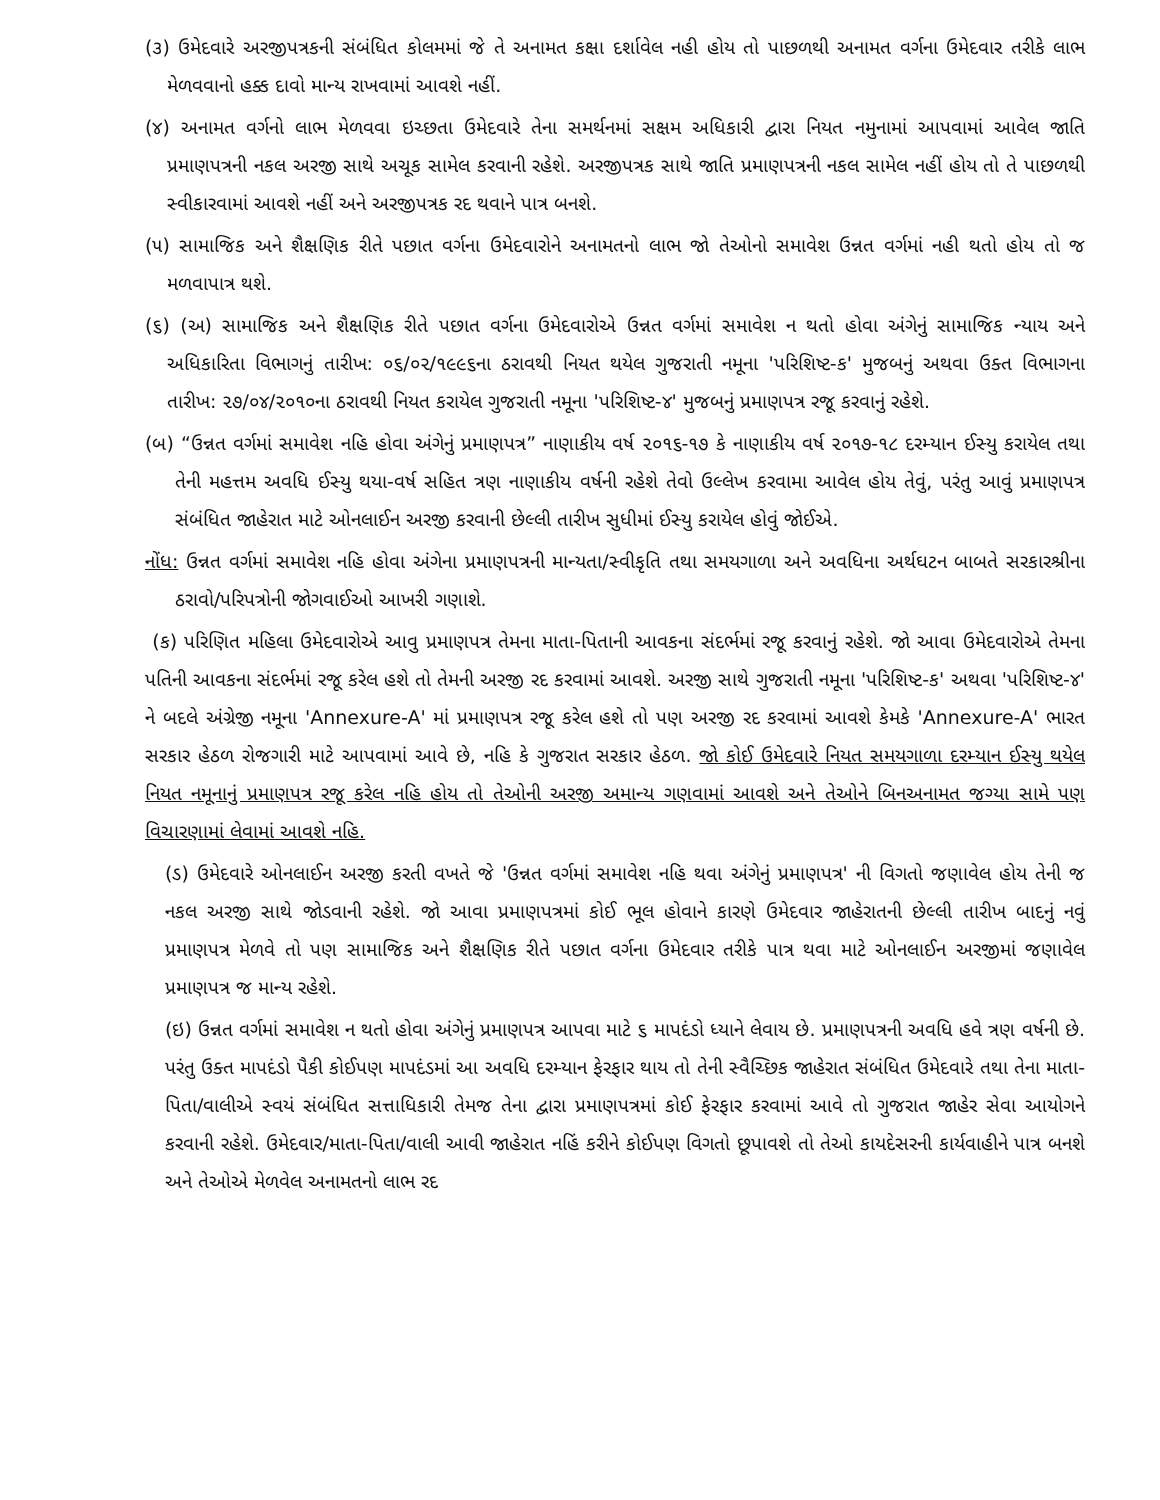(૩) ઉમેદવારે અરજીપત્રકની સંબંધિત કોલમમાં જે તે અનામત કક્ષા દર્શાવેલ નહી હોય તો પાછળથી અનામત વર્ગના ઉમેદવાર તરીકે લાભ મેળવવાનો હક્ક દાવો માન્ય રાખવામાં આવશે નહીં.
(૪) અનામત વર્ગનો લાભ મેળવવા ઇચ્છતા ઉમેદવારે તેના સમર્થનમાં સક્ષમ અધિકારી દ્વારા નિયત નમુનામાં આપવામાં આવેલ જાતિ પ્રમાણપત્રની નકલ અરજી સાથે અચૂક સામેલ કરવાની રહેશે. અરજીપત્રક સાથે જાતિ પ્રમાણપત્રની નકલ સામેલ નહીં હોય તો તે પાછળથી સ્વીકારવામાં આવશે નહીં અને અરજીપત્રક રદ થવાને પાત્ર બનશે.
(૫) સામાજિક અને શૈક્ષણિક રીતે પછાત વર્ગના ઉમેદવારોને અનામતનો લાભ જો તેઓનો સમાવેશ ઉન્નત વર્ગમાં નહી થતો હોય તો જ મળવાપાત્ર થશે.
(૬) (અ) સામાજિક અને શૈક્ષણિક રીતે પછાત વર્ગના ઉમેદવારોએ ઉન્નત વર્ગમાં સમાવેશ ન થતો હોવા અંગેનું સામાજિક ન્યાય અને અધિકારિતા વિભાગનું તારીખ: ૦૬/૦૨/૧૯૯૬ના ઠરાવથી નિયત થયેલ ગુજરાતી નમૂના 'પરિશિષ્ટ-ક' મુજબનું અથવા ઉક્ત વિભાગના તારીખ: ૨૭/૦૪/૨૦૧૦ના ઠરાવથી નિયત કરાયેલ ગુજરાતી નમૂના 'પરિશિષ્ટ-૪' મુજબનું પ્રમાણપત્ર રજૂ કરવાનું રહેશે.
(બ) “ઉન્નત વર્ગમાં સમાવેશ નહિ હોવા અંગેનું પ્રમાણપત્ર” નાણાકીય વર્ષ ૨૦૧૬-૧૭ કે નાણાકીય વર્ષ ૨૦૧૭-૧૮ દરમ્યાન ઈસ્યુ કરાયેલ તથા તેની મહત્તમ અવધિ ઈસ્યુ થયા-વર્ષ સહિત ત્રણ નાણાકીય વર્ષની રહેશે તેવો ઉલ્લેખ કરવામા આવેલ હોય તેવું, પરંતુ આવું પ્રમાણપત્ર સંબંધિત જાહેરાત માટે ઓનલાઈન અરજી કરવાની છેલ્લી તારીખ સુધીમાં ઈસ્યુ કરાયેલ હોવું જોઈએ.
નોંધ: ઉન્નત વર્ગમાં સમાવેશ નહિ હોવા અંગેના પ્રમાણપત્રની માન્યતા/સ્વીકૃતિ તથા સમયગાળા અને અવધિના અર્થઘટન બાબતે સરકારશ્રીના ઠરાવો/પરિપત્રોની જોગવાઈઓ આખરી ગણાશે.
(ક) પરિણિત મહિલા ઉમેદવારોએ આવુ પ્રમાણપત્ર તેમના માતા-પિતાની આવકના સંદર્ભમાં રજૂ કરવાનું રહેશે. જો આવા ઉમેદવારોએ તેમના પતિની આવકના સંદર્ભમાં રજૂ કરેલ હશે તો તેમની અરજી રદ કરવામાં આવશે. અરજી સાથે ગુજરાતી નમૂના 'પરિશિષ્ટ-ક' અથવા 'પરિશિષ્ટ-૪' ને બદલે અંગ્રેજી નમૂના 'Annexure-A' માં પ્રમાણપત્ર રજૂ કરેલ હશે તો પણ અરજી રદ કરવામાં આવશે કેમકે 'Annexure-A' ભારત સરકાર હેઠળ રોજગારી માટે આપવામાં આવે છે, નહિ કે ગુજરાત સરકાર હેઠળ. જો કોઈ ઉમેદવારે નિયત સમયગાળા દરમ્યાન ઈસ્યુ થયેલ નિયત નમૂનાનું પ્રમાણપત્ર રજૂ કરેલ નહિ હોય તો તેઓની અરજી અમાન્ય ગણવામાં આવશે અને તેઓને બિનઅનામત જગ્યા સામે પણ વિચારણામાં લેવામાં આવશે નહિ.
(ડ) ઉમેદવારે ઓનલાઈન અરજી કરતી વખતે જે 'ઉન્નત વર્ગમાં સમાવેશ નહિ થવા અંગેનું પ્રમાણપત્ર' ની વિગતો જણાવેલ હોય તેની જ નકલ અરજી સાથે જોડવાની રહેશે. જો આવા પ્રમાણપત્રમાં કોઈ ભૂલ હોવાને કારણે ઉમેદવાર જાહેરાતની છેલ્લી તારીખ બાદનું નવું પ્રમાણપત્ર મેળવે તો પણ સામાજિક અને શૈક્ષણિક રીતે પછાત વર્ગના ઉમેદવાર તરીકે પાત્ર થવા માટે ઓનલાઈન અરજીમાં જણાવેલ પ્રમાણપત્ર જ માન્ય રહેશે.
(ઇ) ઉન્નત વર્ગમાં સમાવેશ ન થતો હોવા અંગેનું પ્રમાણપત્ર આપવા માટે ૬ માપદંડો ધ્યાને લેવાય છે. પ્રમાણપત્રની અવધિ હવે ત્રણ વર્ષની છે. પરંતુ ઉક્ત માપદંડો પૈકી કોઈપણ માપદંડમાં આ અવધિ દરમ્યાન ફેરફાર થાય તો તેની સ્વૈચ્છિક જાહેરાત સંબંધિત ઉમેદવારે તથા તેના માતા-પિતા/વાલીએ સ્વયં સંબંધિત સત્તાધિકારી તેમજ તેના દ્વારા પ્રમાણપત્રમાં કોઈ ફેરફાર કરવામાં આવે તો ગુજરાત જાહેર સેવા આયોગને કરવાની રહેશે. ઉમેદવાર/માતા-પિતા/વાલી આવી જાહેરાત નહિં કરીને કોઈપણ વિગતો છૂપાવશે તો તેઓ કાયદેસરની કાર્યવાહીને પાત્ર બનશે અને તેઓએ મેળવેલ અનામતનો લાભ રદ